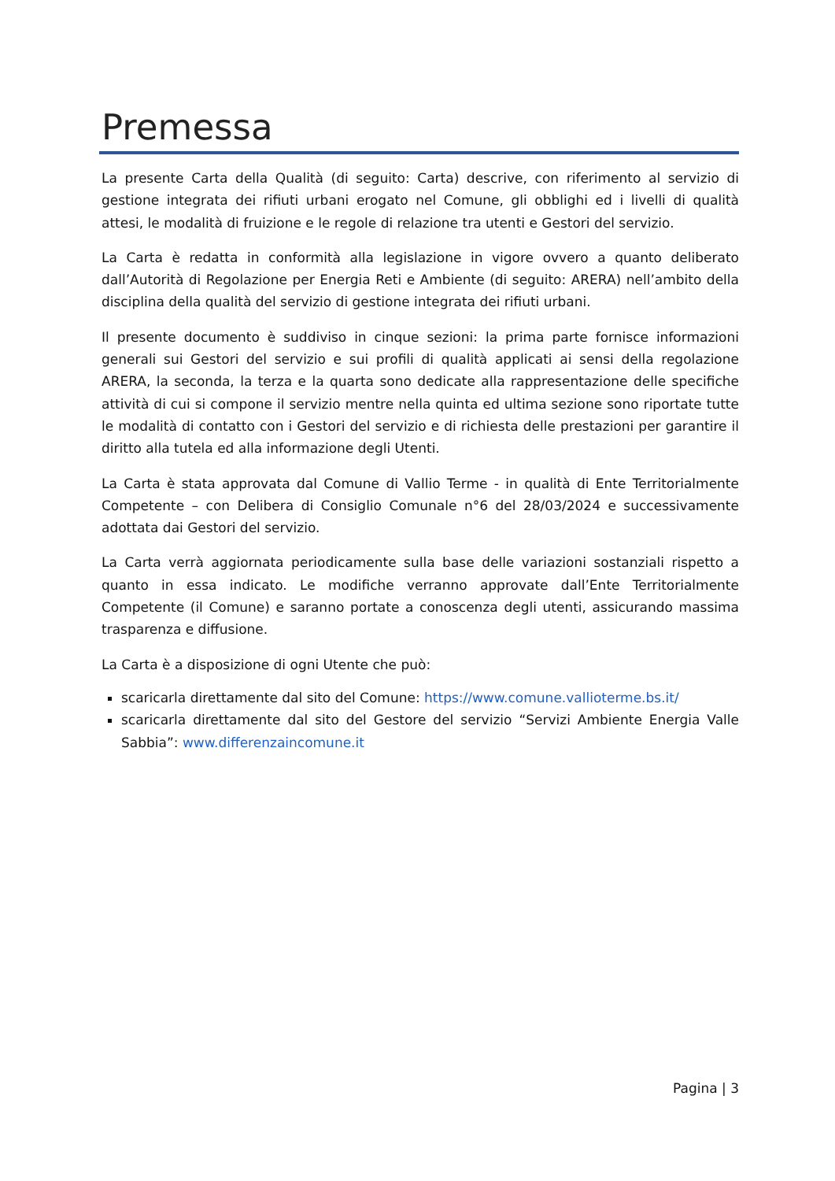Premessa
La presente Carta della Qualità (di seguito: Carta) descrive, con riferimento al servizio di gestione integrata dei rifiuti urbani erogato nel Comune, gli obblighi ed i livelli di qualità attesi, le modalità di fruizione e le regole di relazione tra utenti e Gestori del servizio.
La Carta è redatta in conformità alla legislazione in vigore ovvero a quanto deliberato dall’Autorità di Regolazione per Energia Reti e Ambiente (di seguito: ARERA) nell’ambito della disciplina della qualità del servizio di gestione integrata dei rifiuti urbani.
Il presente documento è suddiviso in cinque sezioni: la prima parte fornisce informazioni generali sui Gestori del servizio e sui profili di qualità applicati ai sensi della regolazione ARERA, la seconda, la terza e la quarta sono dedicate alla rappresentazione delle specifiche attività di cui si compone il servizio mentre nella quinta ed ultima sezione sono riportate tutte le modalità di contatto con i Gestori del servizio e di richiesta delle prestazioni per garantire il diritto alla tutela ed alla informazione degli Utenti.
La Carta è stata approvata dal Comune di Vallio Terme - in qualità di Ente Territorialmente Competente – con Delibera di Consiglio Comunale n°6 del 28/03/2024 e successivamente adottata dai Gestori del servizio.
La Carta verrà aggiornata periodicamente sulla base delle variazioni sostanziali rispetto a quanto in essa indicato. Le modifiche verranno approvate dall’Ente Territorialmente Competente (il Comune) e saranno portate a conoscenza degli utenti, assicurando massima trasparenza e diffusione.
La Carta è a disposizione di ogni Utente che può:
scaricarla direttamente dal sito del Comune: https://www.comune.vallioterme.bs.it/
scaricarla direttamente dal sito del Gestore del servizio “Servizi Ambiente Energia Valle Sabbia”: www.differenzaincomune.it
Pagina | 3